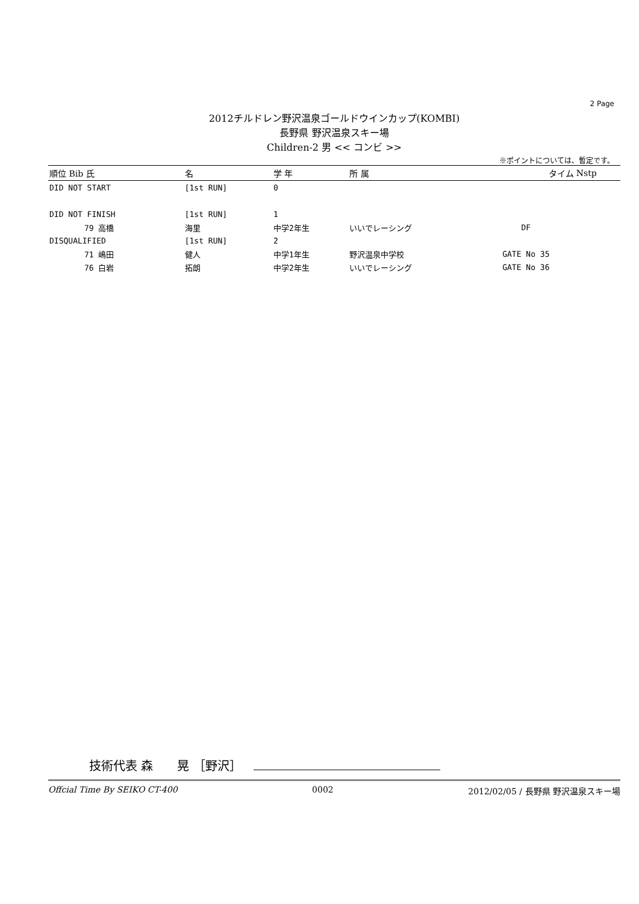2 Page
2012チルドレン野沢温泉ゴールドウインカップ(KOMBI)
長野県 野沢温泉スキー場
Children-2 男 << コンビ >>
※ポイントについては、暫定です。
| 順位 Bib 氏 | 名 | 学 年 | 所 属 | タイム | Nstp |
| --- | --- | --- | --- | --- | --- |
| DID NOT START | [1st RUN] | 0 | | | |
| DID NOT FINISH | [1st RUN] | 1 | | | |
| 79 高橋 | 海里 | 中学2年生 | いいでレーシング | DF | |
| DISQUALIFIED | [1st RUN] | 2 | | | |
| 71 嶋田 | 健人 | 中学1年生 | 野沢温泉中学校 | GATE No 35 | |
| 76 白岩 | 拓朗 | 中学2年生 | いいでレーシング | GATE No 36 | |
技術代表 森　　晃 ［野沢］
Offcial Time By SEIKO CT-400 0002 2012/02/05 / 長野県 野沢温泉スキー場